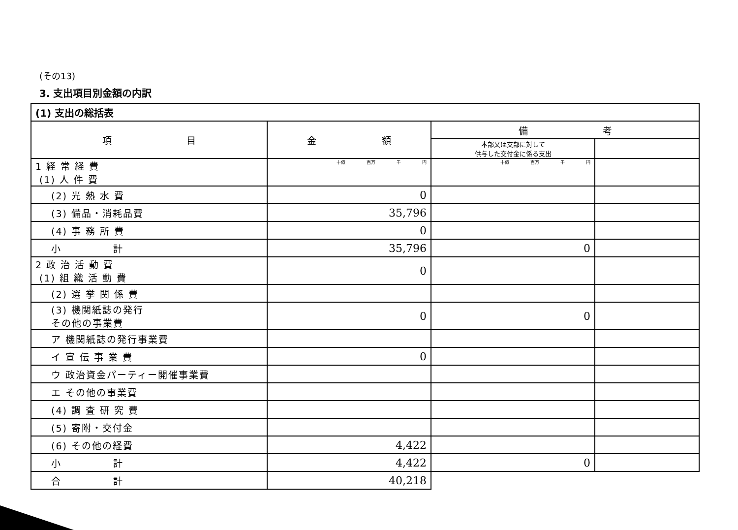(その13)
3. 支出項目別金額の内訳
| (1) 支出の総括表 | | | |
| --- | --- | --- | --- |
| 項 目 | 金 額 | 備 考 | |
| | | 本部又は支部に対して 供与した交付金に係る支出 | |
| 1 経 常 経 費 (1) 人 件 費 | 十億 百万 千 円 | 十億 百万 千 円 | |
| (2) 光 熱 水 費 | 0 | | |
| (3) 備品・消耗品費 | 35,796 | | |
| (4) 事 務 所 費 | 0 | | |
| 小 計 | 35,796 | 0 | |
| 2 政 治 活 動 費 (1) 組 織 活 動 費 | 0 | | |
| (2) 選 挙 関 係 費 | | | |
| (3) 機関紙誌の発行 その他の事業費 | 0 | 0 | |
| ア 機関紙誌の発行事業費 | | | |
| イ 宣 伝 事 業 費 | 0 | | |
| ウ 政治資金パーティー開催事業費 | | | |
| エ その他の事業費 | | | |
| (4) 調 査 研 究 費 | | | |
| (5) 寄附・交付金 | | | |
| (6) その他の経費 | 4,422 | | |
| 小 計 | 4,422 | 0 | |
| 合 計 | 40,218 | | |